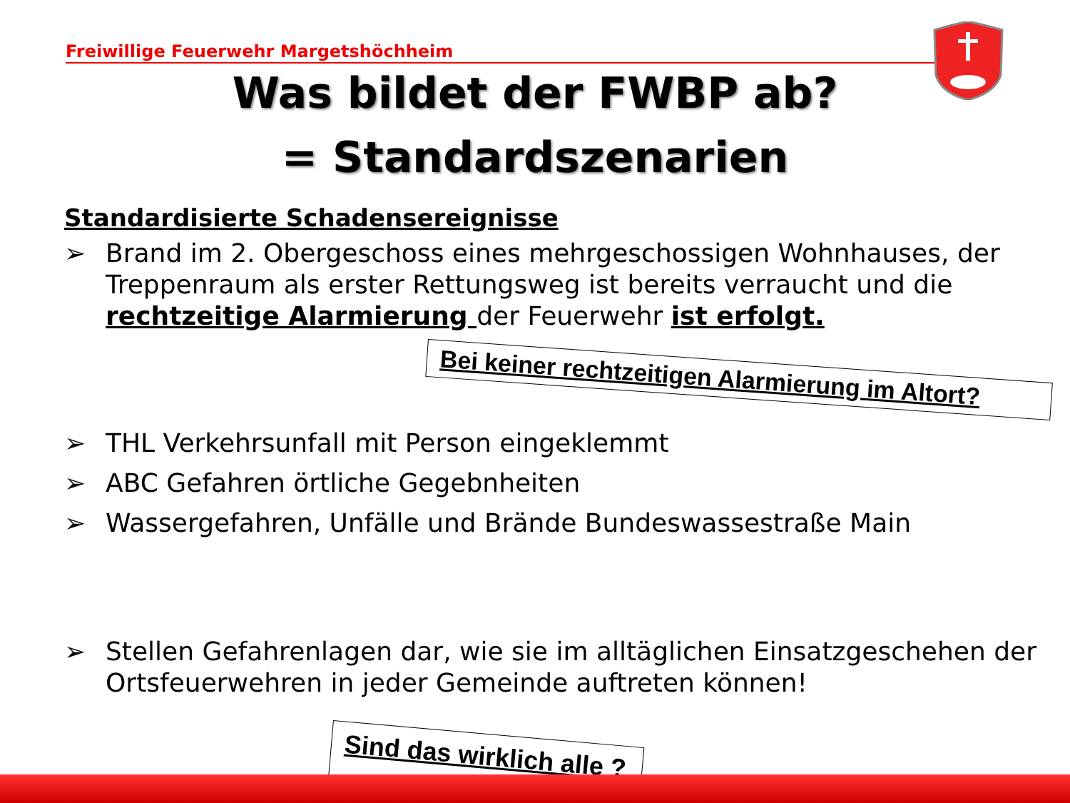Freiwillige Feuerwehr Margetshöchheim
Was bildet der FWBP ab?
= Standardszenarien
Standardisierte Schadensereignisse
➢ Brand im 2. Obergeschoss eines mehrgeschossigen Wohnhauses, der Treppenraum als erster Rettungsweg ist bereits verraucht und die rechtzeitige Alarmierung der Feuerwehr ist erfolgt.
Bei keiner rechtzeitigen Alarmierung im Altort?
➢ THL Verkehrsunfall mit Person eingeklemmt
➢ ABC Gefahren örtliche Gegebnheiten
➢ Wassergefahren, Unfälle und Brände Bundeswassestraße Main
➢ Stellen Gefahrenlagen dar, wie sie im alltäglichen Einsatzgeschehen der Ortsfeuerwehren in jeder Gemeinde auftreten können!
Sind das wirklich alle ?